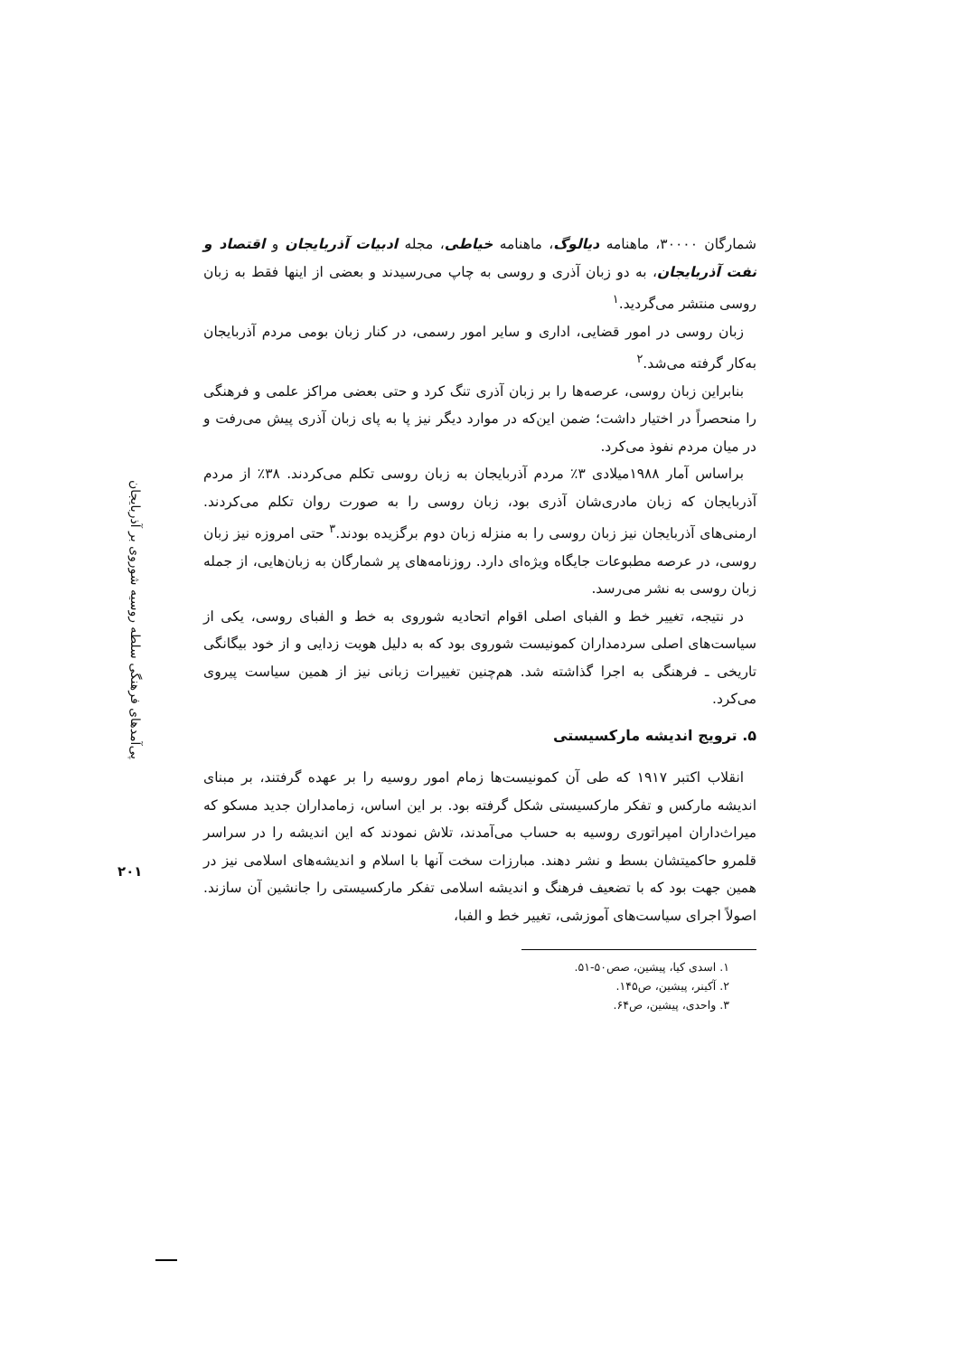پی‌آمدهای فرهنگی سلطه روسیه شوروی بر آذربایجان
۲۰۱
شمارگان ۳۰۰۰۰، ماهنامه دیالوگ، ماهنامه خیاطی، مجله ادبیات آذربایجان و اقتصاد و نفت آذربایجان، به دو زبان آذری و روسی به چاپ می‌رسیدند و بعضی از اینها فقط به زبان روسی منتشر می‌گردید.<sup>۱</sup>
زبان روسی در امور قضایی، اداری و سایر امور رسمی، در کنار زبان بومی مردم آذربایجان به‌کار گرفته می‌شد.<sup>۲</sup>
بنابراین زبان روسی، عرصه‌ها را بر زبان آذری تنگ کرد و حتی بعضی مراکز علمی و فرهنگی را منحصراً در اختیار داشت؛ ضمن این‌که در موارد دیگر نیز پا به پای زبان آذری پیش می‌رفت و در میان مردم نفوذ می‌کرد.
براساس آمار ۱۹۸۸میلادی ۳٪ مردم آذربایجان به زبان روسی تکلم می‌کردند. ۳۸٪ از مردم آذربایجان که زبان مادری‌شان آذری بود، زبان روسی را به صورت روان تکلم می‌کردند. ارمنی‌های آذربایجان نیز زبان روسی را به منزله زبان دوم برگزیده بودند.<sup>۳</sup> حتی امروزه نیز زبان روسی، در عرصه مطبوعات جایگاه ویژه‌ای دارد. روزنامه‌های پر شمارگان به زبان‌هایی، از جمله زبان روسی به نشر می‌رسد.
در نتیجه، تغییر خط و الفبای اصلی اقوام اتحادیه شوروی به خط و الفبای روسی، یکی از سیاست‌های اصلی سردمداران کمونیست شوروی بود که به دلیل هویت زدایی و از خود بیگانگی تاریخی ـ فرهنگی به اجرا گذاشته شد. هم‌چنین تغییرات زبانی نیز از همین سیاست پیروی می‌کرد.
۵. ترویج اندیشه مارکسیستی
انقلاب اکتبر ۱۹۱۷ که طی آن کمونیست‌ها زمام امور روسیه را بر عهده گرفتند، بر مبنای اندیشه مارکس و تفکر مارکسیستی شکل گرفته بود. بر این اساس، زمامداران جدید مسکو که میراث‌داران امپراتوری روسیه به حساب می‌آمدند، تلاش نمودند که این اندیشه را در سراسر قلمرو حاکمیتشان بسط و نشر دهند. مبارزات سخت آنها با اسلام و اندیشه‌های اسلامی نیز در همین جهت بود که با تضعیف فرهنگ و اندیشه اسلامی تفکر مارکسیستی را جانشین آن سازند. اصولاً اجرای سیاست‌های آموزشی، تغییر خط و الفبا،
۱. اسدی کیا، پیشین، صص۵۰-۵۱.
۲. آکینر، پیشین، ص۱۴۵.
۳. واحدی، پیشین، ص۶۴.